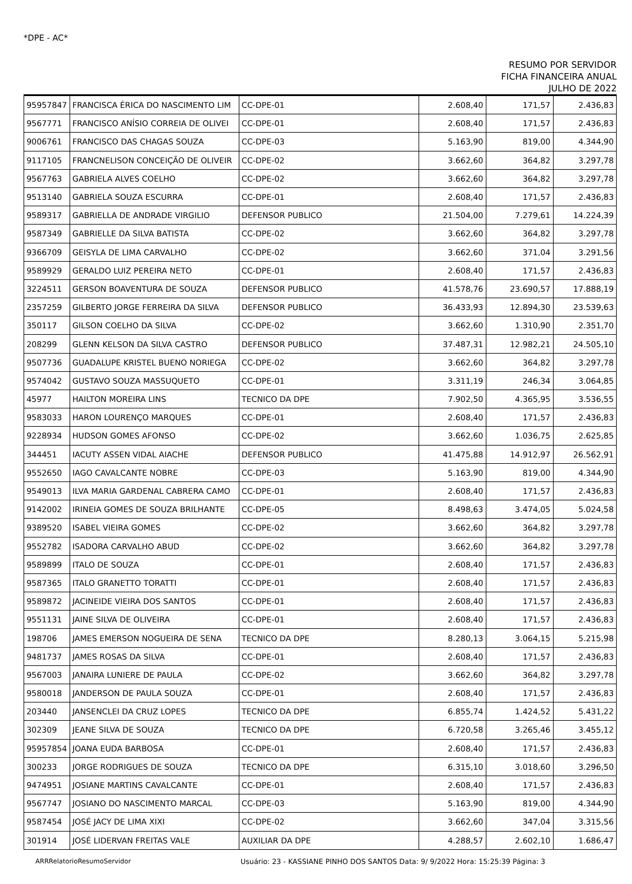*DPE - AC*
RESUMO POR SERVIDOR
FICHA FINANCEIRA ANUAL
JULHO DE 2022
| 95957847 | FRANCISCA ÉRICA DO NASCIMENTO LIM | CC-DPE-01 | 2.608,40 | 171,57 | 2.436,83 |
| 9567771 | FRANCISCO ANÍSIO CORREIA DE OLIVEI | CC-DPE-01 | 2.608,40 | 171,57 | 2.436,83 |
| 9006761 | FRANCISCO DAS CHAGAS SOUZA | CC-DPE-03 | 5.163,90 | 819,00 | 4.344,90 |
| 9117105 | FRANCNELISON CONCEIÇÃO DE OLIVEIR | CC-DPE-02 | 3.662,60 | 364,82 | 3.297,78 |
| 9567763 | GABRIELA ALVES COELHO | CC-DPE-02 | 3.662,60 | 364,82 | 3.297,78 |
| 9513140 | GABRIELA SOUZA ESCURRA | CC-DPE-01 | 2.608,40 | 171,57 | 2.436,83 |
| 9589317 | GABRIELLA DE ANDRADE VIRGILIO | DEFENSOR PUBLICO | 21.504,00 | 7.279,61 | 14.224,39 |
| 9587349 | GABRIELLE DA SILVA BATISTA | CC-DPE-02 | 3.662,60 | 364,82 | 3.297,78 |
| 9366709 | GEISYLA DE LIMA CARVALHO | CC-DPE-02 | 3.662,60 | 371,04 | 3.291,56 |
| 9589929 | GERALDO LUIZ PEREIRA NETO | CC-DPE-01 | 2.608,40 | 171,57 | 2.436,83 |
| 3224511 | GERSON BOAVENTURA DE SOUZA | DEFENSOR PUBLICO | 41.578,76 | 23.690,57 | 17.888,19 |
| 2357259 | GILBERTO JORGE FERREIRA DA SILVA | DEFENSOR PUBLICO | 36.433,93 | 12.894,30 | 23.539,63 |
| 350117 | GILSON COELHO DA SILVA | CC-DPE-02 | 3.662,60 | 1.310,90 | 2.351,70 |
| 208299 | GLENN KELSON DA SILVA CASTRO | DEFENSOR PUBLICO | 37.487,31 | 12.982,21 | 24.505,10 |
| 9507736 | GUADALUPE KRISTEL BUENO NORIEGA | CC-DPE-02 | 3.662,60 | 364,82 | 3.297,78 |
| 9574042 | GUSTAVO SOUZA MASSUQUETO | CC-DPE-01 | 3.311,19 | 246,34 | 3.064,85 |
| 45977 | HAILTON MOREIRA LINS | TECNICO DA DPE | 7.902,50 | 4.365,95 | 3.536,55 |
| 9583033 | HARON LOURENÇO MARQUES | CC-DPE-01 | 2.608,40 | 171,57 | 2.436,83 |
| 9228934 | HUDSON GOMES AFONSO | CC-DPE-02 | 3.662,60 | 1.036,75 | 2.625,85 |
| 344451 | IACUTY ASSEN VIDAL AIACHE | DEFENSOR PUBLICO | 41.475,88 | 14.912,97 | 26.562,91 |
| 9552650 | IAGO CAVALCANTE NOBRE | CC-DPE-03 | 5.163,90 | 819,00 | 4.344,90 |
| 9549013 | ILVA MARIA GARDENAL CABRERA CAMO | CC-DPE-01 | 2.608,40 | 171,57 | 2.436,83 |
| 9142002 | IRINEIA GOMES DE SOUZA BRILHANTE | CC-DPE-05 | 8.498,63 | 3.474,05 | 5.024,58 |
| 9389520 | ISABEL VIEIRA GOMES | CC-DPE-02 | 3.662,60 | 364,82 | 3.297,78 |
| 9552782 | ISADORA CARVALHO ABUD | CC-DPE-02 | 3.662,60 | 364,82 | 3.297,78 |
| 9589899 | ITALO DE SOUZA | CC-DPE-01 | 2.608,40 | 171,57 | 2.436,83 |
| 9587365 | ITALO GRANETTO TORATTI | CC-DPE-01 | 2.608,40 | 171,57 | 2.436,83 |
| 9589872 | JACINEIDE VIEIRA DOS SANTOS | CC-DPE-01 | 2.608,40 | 171,57 | 2.436,83 |
| 9551131 | JAINE SILVA DE OLIVEIRA | CC-DPE-01 | 2.608,40 | 171,57 | 2.436,83 |
| 198706 | JAMES EMERSON NOGUEIRA DE SENA | TECNICO DA DPE | 8.280,13 | 3.064,15 | 5.215,98 |
| 9481737 | JAMES ROSAS DA SILVA | CC-DPE-01 | 2.608,40 | 171,57 | 2.436,83 |
| 9567003 | JANAIRA LUNIERE DE PAULA | CC-DPE-02 | 3.662,60 | 364,82 | 3.297,78 |
| 9580018 | JANDERSON DE PAULA SOUZA | CC-DPE-01 | 2.608,40 | 171,57 | 2.436,83 |
| 203440 | JANSENCLEI DA CRUZ LOPES | TECNICO DA DPE | 6.855,74 | 1.424,52 | 5.431,22 |
| 302309 | JEANE SILVA DE SOUZA | TECNICO DA DPE | 6.720,58 | 3.265,46 | 3.455,12 |
| 95957854 | JOANA EUDA BARBOSA | CC-DPE-01 | 2.608,40 | 171,57 | 2.436,83 |
| 300233 | JORGE RODRIGUES DE SOUZA | TECNICO DA DPE | 6.315,10 | 3.018,60 | 3.296,50 |
| 9474951 | JOSIANE MARTINS CAVALCANTE | CC-DPE-01 | 2.608,40 | 171,57 | 2.436,83 |
| 9567747 | JOSIANO DO NASCIMENTO MARCAL | CC-DPE-03 | 5.163,90 | 819,00 | 4.344,90 |
| 9587454 | JOSÉ JACY DE LIMA XIXI | CC-DPE-02 | 3.662,60 | 347,04 | 3.315,56 |
| 301914 | JOSÉ LIDERVAN FREITAS VALE | AUXILIAR DA DPE | 4.288,57 | 2.602,10 | 1.686,47 |
ARRRelatorioResumoServidor Usuário: 23 - KASSIANE PINHO DOS SANTOS Data: 9/ 9/2022 Hora: 15:25:39 Página: 3